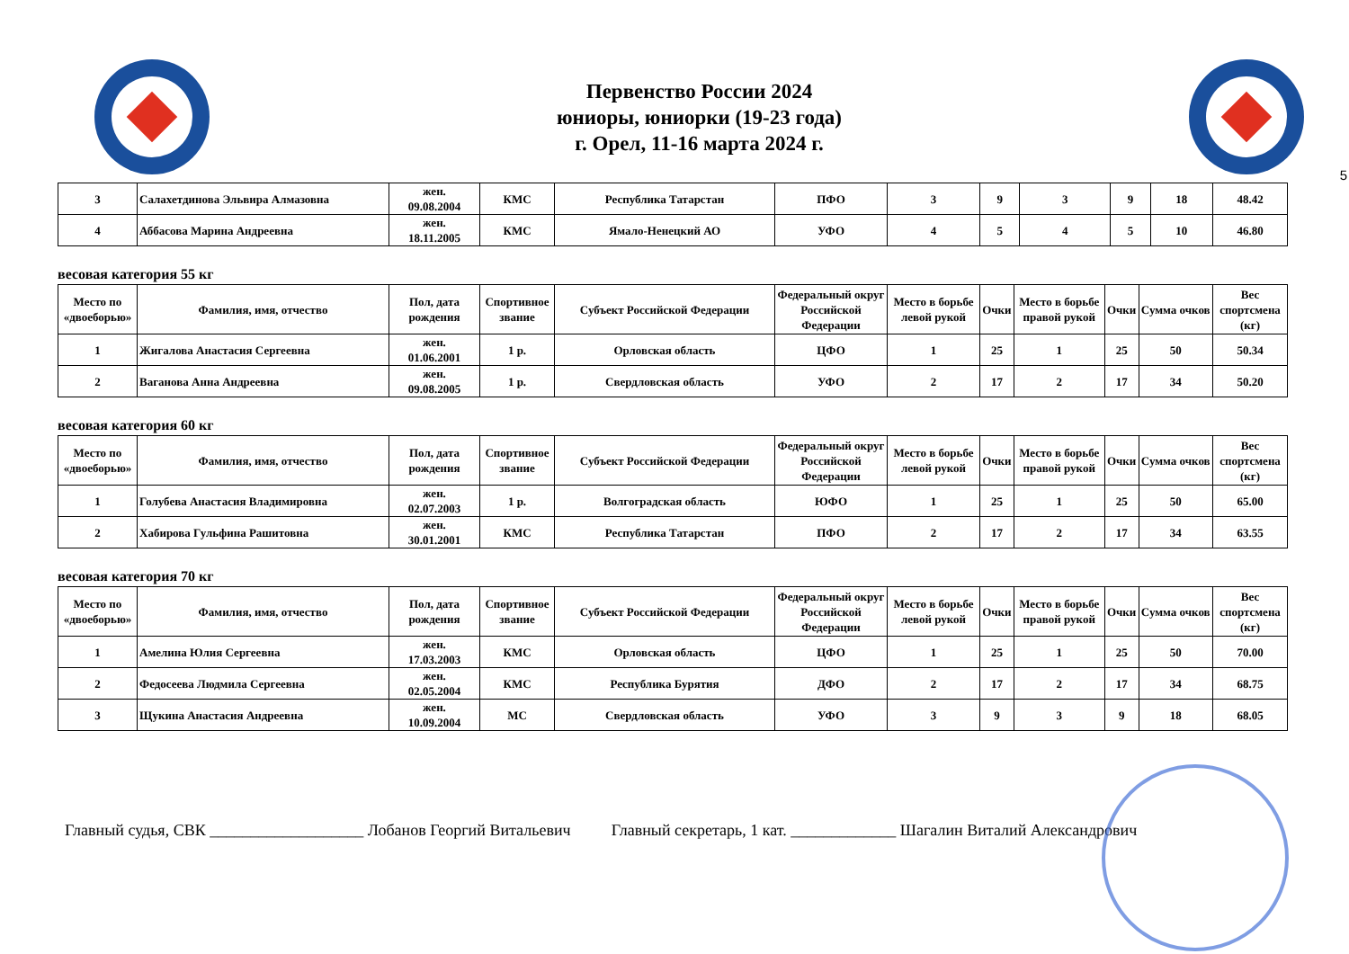Первенство России 2024
юниоры, юниорки (19-23 года)
г. Орел, 11-16 марта 2024 г.
5
| 3 | Салахетдинова Эльвира Алмазовна | жен. 09.08.2004 | КМС | Республика Татарстан | ПФО | 3 | 9 | 3 | 9 | 18 | 48.42 |
| 4 | Аббасова Марина Андреевна | жен. 18.11.2005 | КМС | Ямало-Ненецкий АО | УФО | 4 | 5 | 4 | 5 | 10 | 46.80 |
весовая категория 55 кг
| Место по «двоеборью» | Фамилия, имя, отчество | Пол, дата рождения | Спортивное звание | Субъект Российской Федерации | Федеральный округ Российской Федерации | Место в борьбе левой рукой | Очки | Место в борьбе правой рукой | Очки | Сумма очков | Вес спортсмена (кг) |
| --- | --- | --- | --- | --- | --- | --- | --- | --- | --- | --- | --- |
| 1 | Жигалова Анастасия Сергеевна | жен. 01.06.2001 | 1 р. | Орловская область | ЦФО | 1 | 25 | 1 | 25 | 50 | 50.34 |
| 2 | Ваганова Анна Андреевна | жен. 09.08.2005 | 1 р. | Свердловская область | УФО | 2 | 17 | 2 | 17 | 34 | 50.20 |
весовая категория 60 кг
| Место по «двоеборью» | Фамилия, имя, отчество | Пол, дата рождения | Спортивное звание | Субъект Российской Федерации | Федеральный округ Российской Федерации | Место в борьбе левой рукой | Очки | Место в борьбе правой рукой | Очки | Сумма очков | Вес спортсмена (кг) |
| --- | --- | --- | --- | --- | --- | --- | --- | --- | --- | --- | --- |
| 1 | Голубева Анастасия Владимировна | жен. 02.07.2003 | 1 р. | Волгоградская область | ЮФО | 1 | 25 | 1 | 25 | 50 | 65.00 |
| 2 | Хабирова Гульфина Рашитовна | жен. 30.01.2001 | КМС | Республика Татарстан | ПФО | 2 | 17 | 2 | 17 | 34 | 63.55 |
весовая категория 70 кг
| Место по «двоеборью» | Фамилия, имя, отчество | Пол, дата рождения | Спортивное звание | Субъект Российской Федерации | Федеральный округ Российской Федерации | Место в борьбе левой рукой | Очки | Место в борьбе правой рукой | Очки | Сумма очков | Вес спортсмена (кг) |
| --- | --- | --- | --- | --- | --- | --- | --- | --- | --- | --- | --- |
| 1 | Амелина Юлия Сергеевна | жен. 17.03.2003 | КМС | Орловская область | ЦФО | 1 | 25 | 1 | 25 | 50 | 70.00 |
| 2 | Федосеева Людмила Сергеевна | жен. 02.05.2004 | КМС | Республика Бурятия | ДФО | 2 | 17 | 2 | 17 | 34 | 68.75 |
| 3 | Щукина Анастасия Андреевна | жен. 10.09.2004 | МС | Свердловская область | УФО | 3 | 9 | 3 | 9 | 18 | 68.05 |
Главный судья, СВК ___________________ Лобанов Георгий Витальевич Главный секретарь, 1 кат. _____________ Шагалин Виталий Александрович